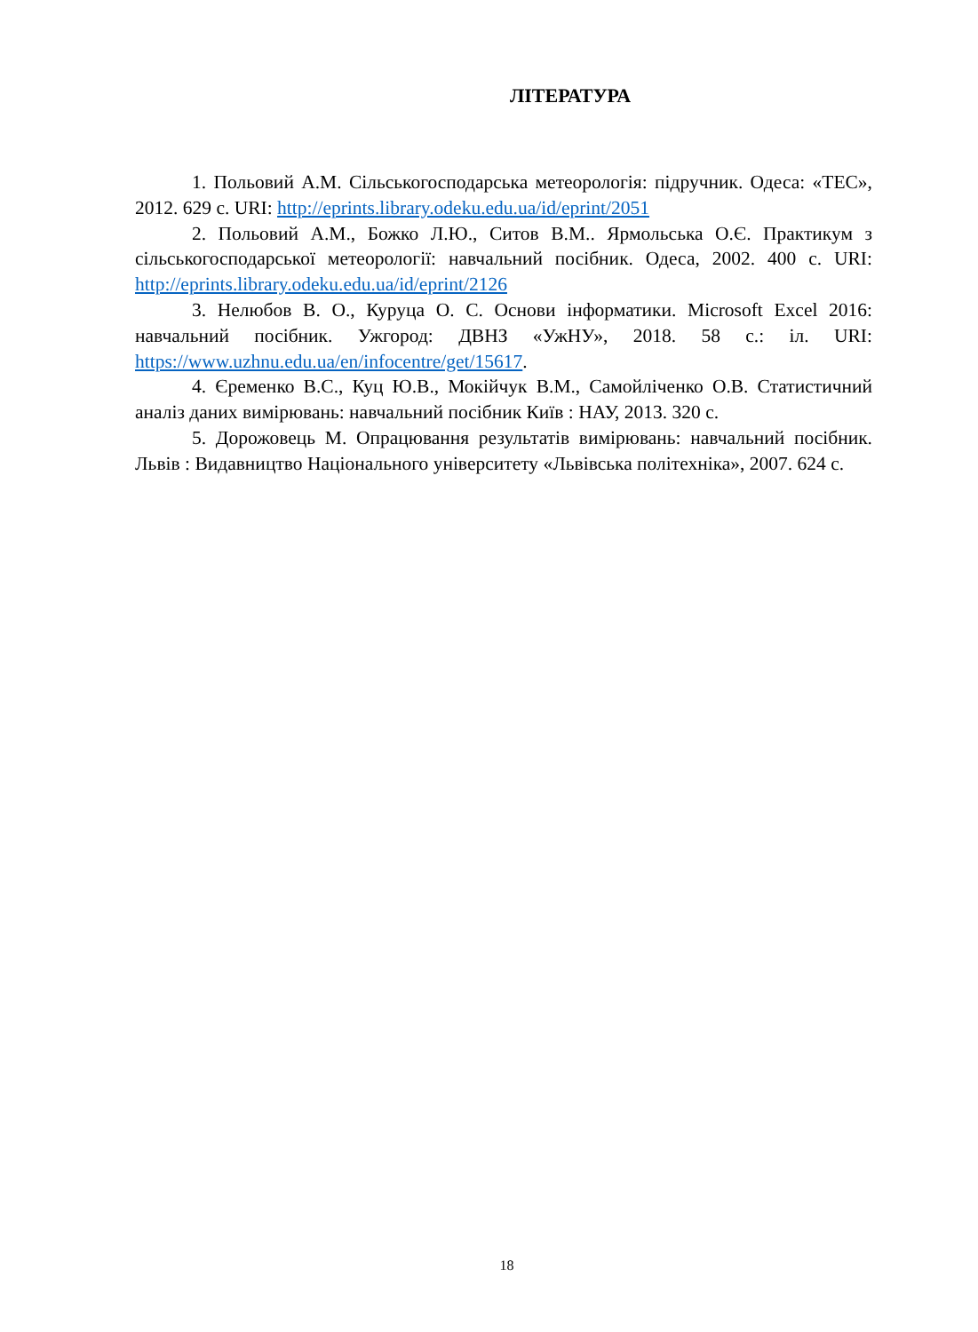ЛІТЕРАТУРА
1. Польовий А.М. Сільськогосподарська метеорологія: підручник. Одеса: «ТЕС», 2012. 629 с. URI: http://eprints.library.odeku.edu.ua/id/eprint/2051
2. Польовий А.М., Божко Л.Ю., Ситов В.М.. Ярмольська О.Є. Практикум з сільськогосподарської метеорології: навчальний посібник. Одеса, 2002. 400 с. URI: http://eprints.library.odeku.edu.ua/id/eprint/2126
3. Нелюбов В. О., Куруца О. С. Основи інформатики. Microsoft Excel 2016: навчальний посібник. Ужгород: ДВНЗ «УжНУ», 2018. 58 с.: іл. URI: https://www.uzhnu.edu.ua/en/infocentre/get/15617.
4. Єременко В.С., Куц Ю.В., Мокійчук В.М., Самойліченко О.В. Статистичний аналіз даних вимірювань: навчальний посібник Київ : НАУ, 2013. 320 с.
5. Дорожовець М. Опрацювання результатів вимірювань: навчальний посібник. Львів : Видавництво Національного університету «Львівська політехніка», 2007. 624 с.
18